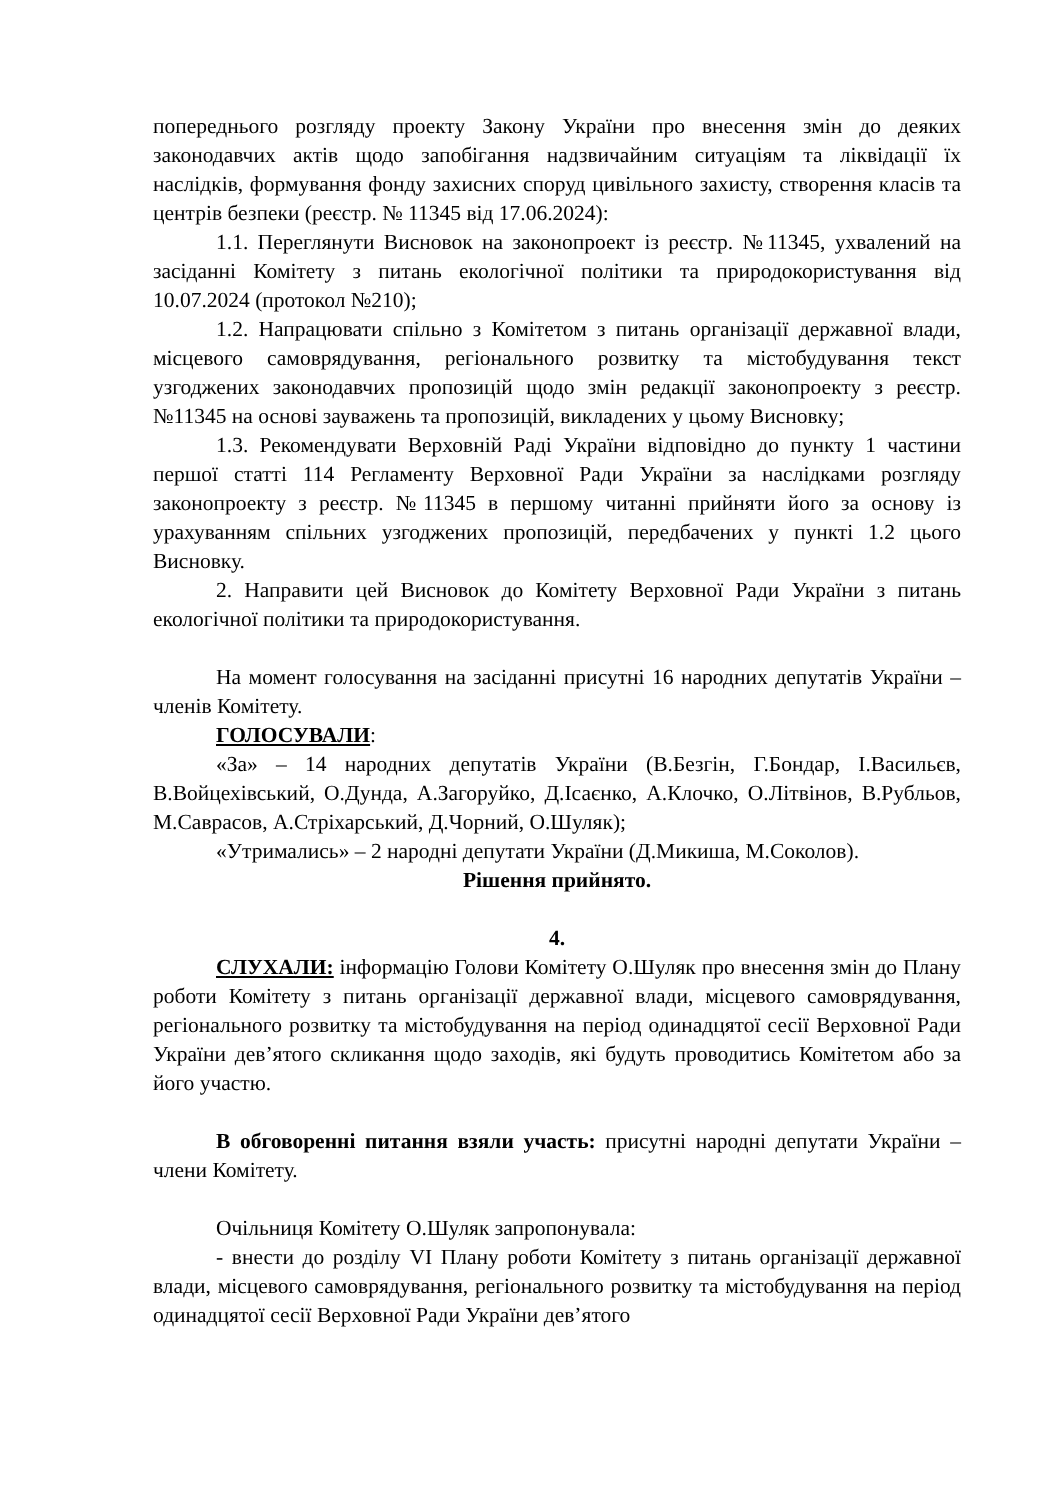попереднього розгляду проекту Закону України про внесення змін до деяких законодавчих актів щодо запобігання надзвичайним ситуаціям та ліквідації їх наслідків, формування фонду захисних споруд цивільного захисту, створення класів та центрів безпеки (реєстр. № 11345 від 17.06.2024):
1.1. Переглянути Висновок на законопроект із реєстр. №11345, ухвалений на засіданні Комітету з питань екологічної політики та природокористування від 10.07.2024 (протокол №210);
1.2. Напрацювати спільно з Комітетом з питань організації державної влади, місцевого самоврядування, регіонального розвитку та містобудування текст узгоджених законодавчих пропозицій щодо змін редакції законопроекту з реєстр. №11345 на основі зауважень та пропозицій, викладених у цьому Висновку;
1.3. Рекомендувати Верховній Раді України відповідно до пункту 1 частини першої статті 114 Регламенту Верховної Ради України за наслідками розгляду законопроекту з реєстр. №11345 в першому читанні прийняти його за основу із урахуванням спільних узгоджених пропозицій, передбачених у пункті 1.2 цього Висновку.
2. Направити цей Висновок до Комітету Верховної Ради України з питань екологічної політики та природокористування.
На момент голосування на засіданні присутні 16 народних депутатів України – членів Комітету.
ГОЛОСУВАЛИ:
«За» – 14 народних депутатів України (В.Безгін, Г.Бондар, І.Васильєв, В.Войцехівський, О.Дунда, А.Загоруйко, Д.Ісаєнко, А.Клочко, О.Літвінов, В.Рубльов, М.Саврасов, А.Стріхарський, Д.Чорний, О.Шуляк);
«Утримались» – 2 народні депутати України (Д.Микиша, М.Соколов).
Рішення прийнято.
4.
СЛУХАЛИ: інформацію Голови Комітету О.Шуляк про внесення змін до Плану роботи Комітету з питань організації державної влади, місцевого самоврядування, регіонального розвитку та містобудування на період одинадцятої сесії Верховної Ради України дев’ятого скликання щодо заходів, які будуть проводитись Комітетом або за його участю.
В обговоренні питання взяли участь: присутні народні депутати України – члени Комітету.
Очільниця Комітету О.Шуляк запропонувала:
- внести до розділу VI Плану роботи Комітету з питань організації державної влади, місцевого самоврядування, регіонального розвитку та містобудування на період одинадцятої сесії Верховної Ради України дев’ятого